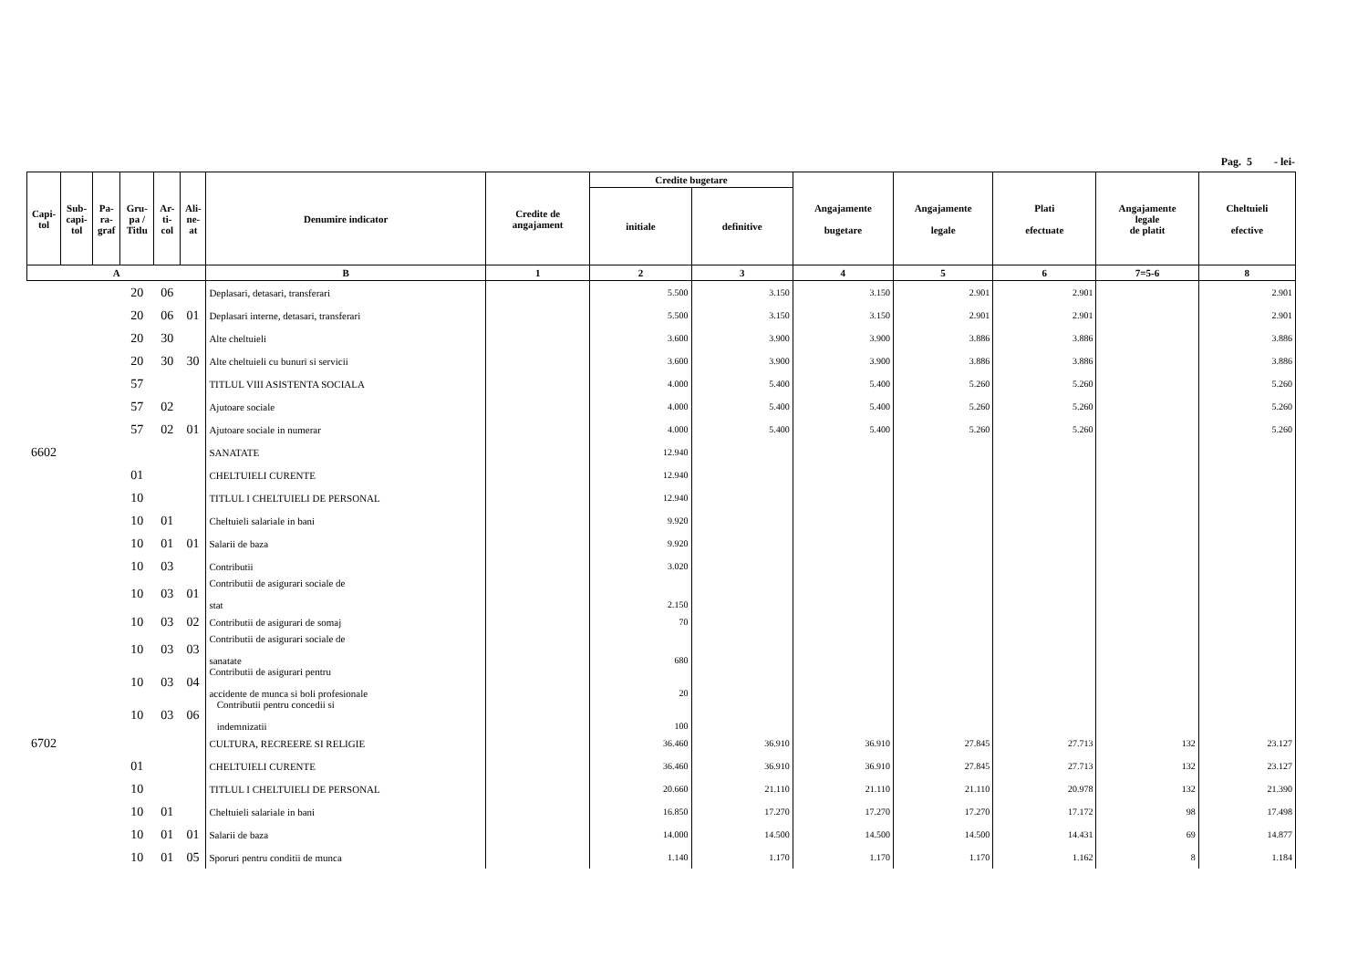Pag. 5 - lei-
| Capi- tol | Sub- capi- tol | Pa- ra- graf | Gru- pa / Titlu | Ar- ti- col | Ali- ne- at | Denumire indicator | Credite de angajament | Credite bugetare | | Angajamente bugetare | Angajamente legale | Plati efectuate | Angajamente legale de platit | Cheltuieli efective |
| --- | --- | --- | --- | --- | --- | --- | --- | --- | --- | --- | --- | --- | --- | --- |
| | | | | | | | | initiale | definitive | | | | | |
| A | | | | | | B | 1 | 2 | 3 | 4 | 5 | 6 | 7=5-6 | 8 |
| | | | 20 | 06 | | Deplasari, detasari, transferari | | 5.500 | 3.150 | 3.150 | 2.901 | 2.901 | | 2.901 |
| | | | 20 | 06 | 01 | Deplasari interne, detasari, transferari | | 5.500 | 3.150 | 3.150 | 2.901 | 2.901 | | 2.901 |
| | | | 20 | 30 | | Alte cheltuieli | | 3.600 | 3.900 | 3.900 | 3.886 | 3.886 | | 3.886 |
| | | | 20 | 30 | 30 | Alte cheltuieli cu bunuri si servicii | | 3.600 | 3.900 | 3.900 | 3.886 | 3.886 | | 3.886 |
| | | | 57 | | | TITLUL VIII ASISTENTA SOCIALA | | 4.000 | 5.400 | 5.400 | 5.260 | 5.260 | | 5.260 |
| | | | 57 | 02 | | Ajutoare sociale | | 4.000 | 5.400 | 5.400 | 5.260 | 5.260 | | 5.260 |
| | | | 57 | 02 | 01 | Ajutoare sociale in numerar | | 4.000 | 5.400 | 5.400 | 5.260 | 5.260 | | 5.260 |
| 6602 | | | | | | SANATATE | | 12.940 | | | | | | |
| | | | 01 | | | CHELTUIELI CURENTE | | 12.940 | | | | | | |
| | | | 10 | | | TITLUL I CHELTUIELI DE PERSONAL | | 12.940 | | | | | | |
| | | | 10 | 01 | | Cheltuieli salariale in bani | | 9.920 | | | | | | |
| | | | 10 | 01 | 01 | Salarii de baza | | 9.920 | | | | | | |
| | | | 10 | 03 | | Contributii | | 3.020 | | | | | | |
| | | | 10 | 03 | 01 | Contributii de asigurari sociale de stat | | 2.150 | | | | | | |
| | | | 10 | 03 | 02 | Contributii de asigurari de somaj | | 70 | | | | | | |
| | | | 10 | 03 | 03 | Contributii de asigurari sociale de sanatate | | 680 | | | | | | |
| | | | 10 | 03 | 04 | Contributii de asigurari pentru accidente de munca si boli profesionale | | 20 | | | | | | |
| | | | 10 | 03 | 06 | Contributii pentru concedii si indemnizatii | | 100 | | | | | | |
| 6702 | | | | | | CULTURA, RECREERE SI RELIGIE | | 36.460 | 36.910 | 36.910 | 27.845 | 27.713 | 132 | 23.127 |
| | | | 01 | | | CHELTUIELI CURENTE | | 36.460 | 36.910 | 36.910 | 27.845 | 27.713 | 132 | 23.127 |
| | | | 10 | | | TITLUL I CHELTUIELI DE PERSONAL | | 20.660 | 21.110 | 21.110 | 21.110 | 20.978 | 132 | 21.390 |
| | | | 10 | 01 | | Cheltuieli salariale in bani | | 16.850 | 17.270 | 17.270 | 17.270 | 17.172 | 98 | 17.498 |
| | | | 10 | 01 | 01 | Salarii de baza | | 14.000 | 14.500 | 14.500 | 14.500 | 14.431 | 69 | 14.877 |
| | | | 10 | 01 | 05 | Sporuri pentru conditii de munca | | 1.140 | 1.170 | 1.170 | 1.170 | 1.162 | 8 | 1.184 |